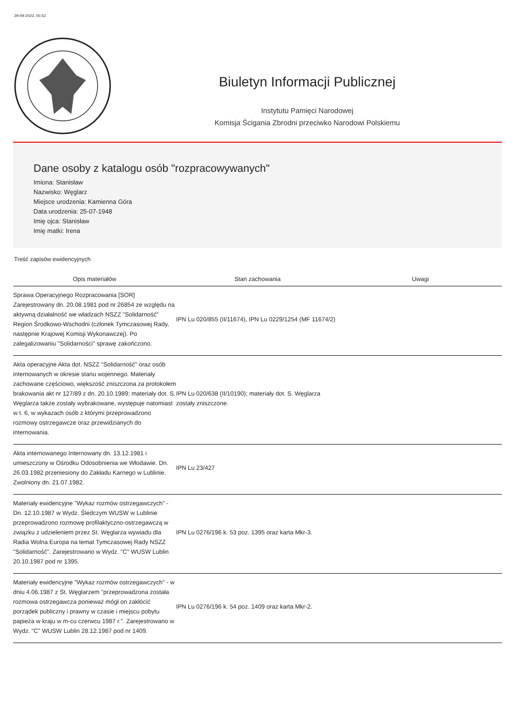29-09-2022, 05:52
Biuletyn Informacji Publicznej
Instytutu Pamięci Narodowej
Komisja Ścigania Zbrodni przeciwko Narodowi Polskiemu
Dane osoby z katalogu osób "rozpracowywanych"
Imiona: Stanisław
Nazwisko: Węglarz
Miejsce urodzenia: Kamienna Góra
Data urodzenia: 25-07-1948
Imię ojca: Stanisław
Imię matki: Irena
Treść zapisów ewidencyjnych
| Opis materiałów | Stan zachowania | Uwagi |
| --- | --- | --- |
| Sprawa Operacyjnego Rozpracowania [SOR] Zarejestrowany dn. 20.08.1981 pod nr 26854 ze względu na aktywną działalność we władzach NSZZ "Solidarność" Region Środkowo-Wschodni (członek Tymczasowej Rady, następnie Krajowej Komisji Wykonawczej). Po zalegalizowaniu "Solidarności" sprawę zakończono. | IPN Lu 020/855 (II/11674), IPN Lu 0229/1254 (MF 11674/2) | |
| Akta operacyjne Akta dot. NSZZ "Solidarność" oraz osób internowanych w okresie stanu wojennego. Materiały zachowane częściowo, większość zniszczona za protokołem brakowania akt nr 127/89 z dn. 20.10.1989; materiały dot. S. Węglarza także zostały wybrakowane, występuje natomiast w t. 6, w wykazach osób z którymi przeprowadzono rozmowy ostrzegawcze oraz przewidzianych do internowania. | IPN Lu 020/638 (II/10190); materiały dot. S. Węglarza zostały zniszczone. | |
| Akta internowanego Internowany dn. 13.12.1981 i umieszczony w Ośrodku Odosobnienia we Włodawie. Dn. 26.03.1982 przeniesiony do Zakładu Karnego w Lublinie. Zwolniony dn. 21.07.1982. | IPN Lu 23/427 | |
| Materiały ewidencyjne "Wykaz rozmów ostrzegawczych" - Dn. 12.10.1987 w Wydz. Śledczym WUSW w Lublinie przeprowadzono rozmowę profilaktyczno-ostrzegawczą w związku z udzieleniem przez St. Węglarza wywiadu dla Radia Wolna Europa na temat Tymczasowej Rady NSZZ "Solidarność". Zarejestrowano w Wydz. "C" WUSW Lublin 20.10.1987 pod nr 1395. | IPN Lu 0276/196 k. 53 poz. 1395 oraz karta Mkr-3. | |
| Materiały ewidencyjne "Wykaz rozmów ostrzegawczych" - w dniu 4.06.1987 z St. Węglarzem "przeprowadzona została rozmowa ostrzegawcza ponieważ mógł on zakłócić porządek publiczny i prawny w czasie i miejscu pobytu papieża w kraju w m-cu czerwcu 1987 r.". Zarejestrowano w Wydz. "C" WUSW Lublin 28.12.1987 pod nr 1409. | IPN Lu 0276/196 k. 54 poz. 1409 oraz karta Mkr-2. | |